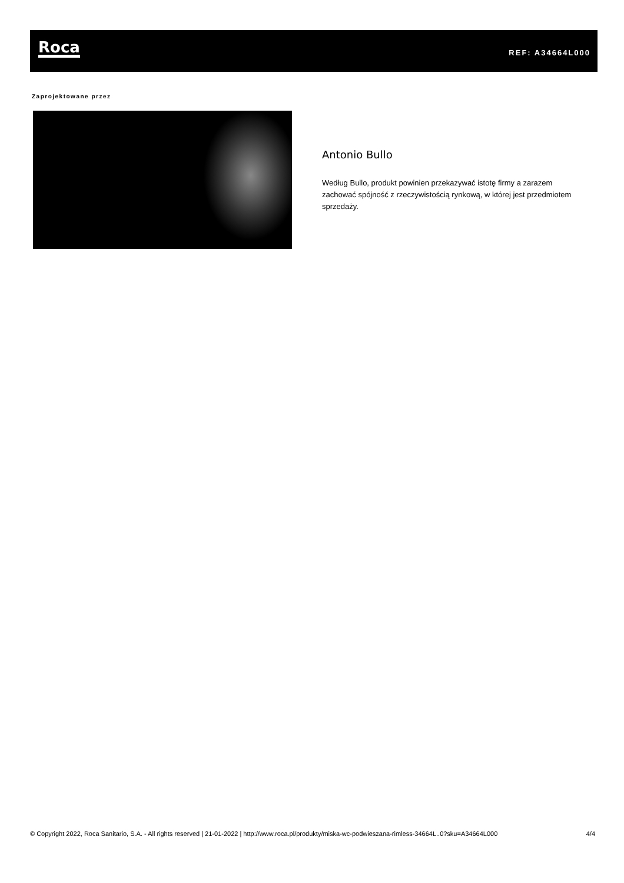Roca REF: A34664L000
Zaprojektowane przez
Antonio Bullo
Według Bullo, produkt powinien przekazywać istotę firmy a zarazem zachować spójność z rzeczywistością rynkową, w której jest przedmiotem sprzedaży.
© Copyright 2022, Roca Sanitario, S.A. - All rights reserved | 21-01-2022 | http://www.roca.pl/produkty/miska-wc-podwieszana-rimless-34664L..0?sku=A34664L000 4/4